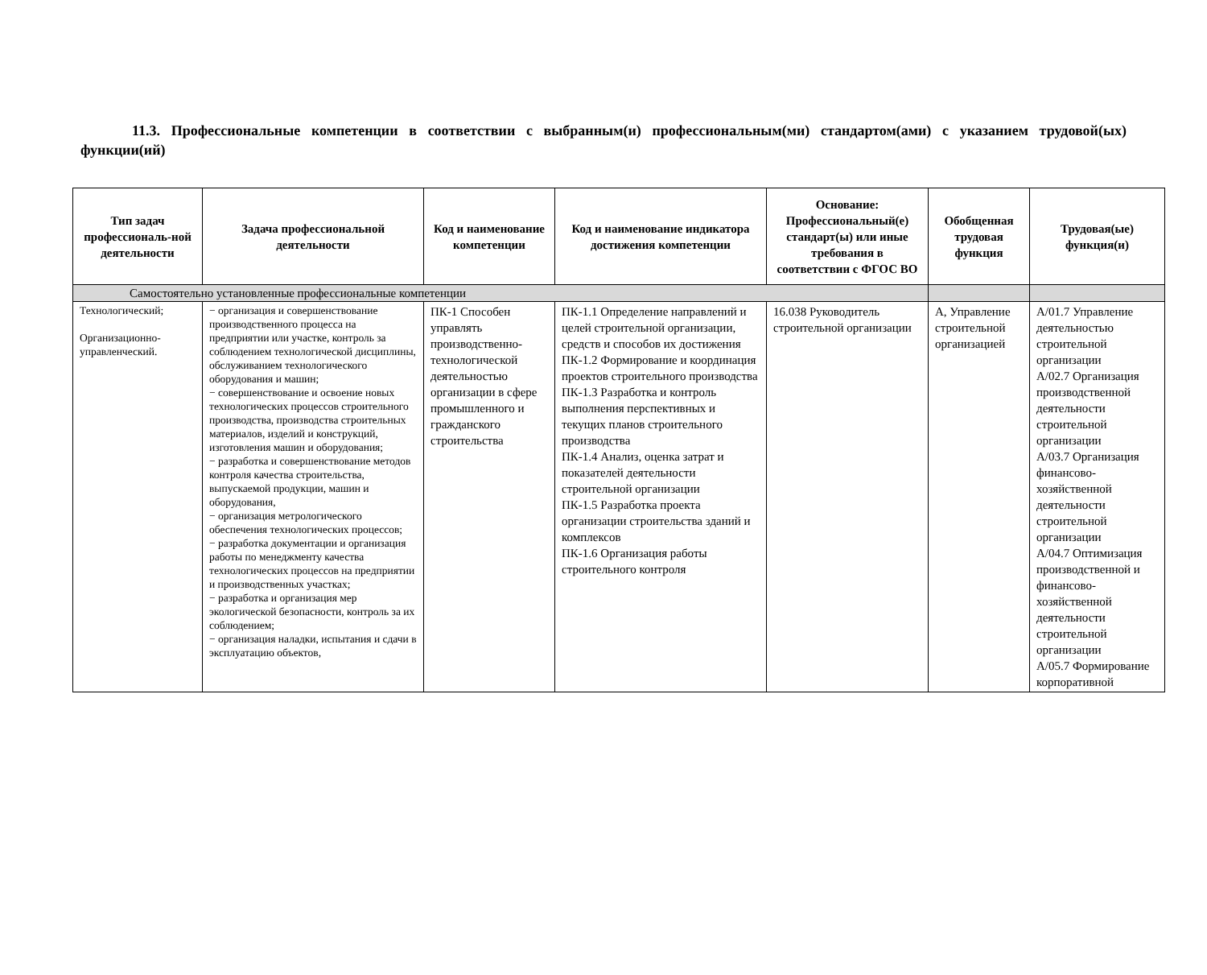11.3. Профессиональные компетенции в соответствии с выбранным(и) профессиональным(ми) стандартом(ами) с указанием трудовой(ых) функции(ий)
| Тип задач профессиональ-ной деятельности | Задача профессиональной деятельности | Код и наименование компетенции | Код и наименование индикатора достижения компетенции | Основание: Профессиональный(е) стандарт(ы) или иные требования в соответствии с ФГОС ВО | Обобщенная трудовая функция | Трудовая(ые) функция(и) |
| --- | --- | --- | --- | --- | --- | --- |
| Самостоятельно установленные профессиональные компетенции | | | | | | |
| Технологический; Организационно-управленческий. | − организация и совершенствование производственного процесса на предприятии или участке, контроль за соблюдением технологической дисциплины, обслуживанием технологического оборудования и машин; − совершенствование и освоение новых технологических процессов строительного производства, производства строительных материалов, изделий и конструкций, изготовления машин и оборудования; − разработка и совершенствование методов контроля качества строительства, выпускаемой продукции, машин и оборудования, − организация метрологического обеспечения технологических процессов; − разработка документации и организация работы по менеджменту качества технологических процессов на предприятии и производственных участках; − разработка и организация мер экологической безопасности, контроль за их соблюдением; − организация наладки, испытания и сдачи в эксплуатацию объектов, | ПК-1 Способен управлять производственно-технологической деятельностью организации в сфере промышленного и гражданского строительства | ПК-1.1 Определение направлений и целей строительной организации, средств и способов их достижения ПК-1.2 Формирование и координация проектов строительного производства ПК-1.3 Разработка и контроль выполнения перспективных и текущих планов строительного производства ПК-1.4 Анализ, оценка затрат и показателей деятельности строительной организации ПК-1.5 Разработка проекта организации строительства зданий и комплексов ПК-1.6 Организация работы строительного контроля | 16.038 Руководитель строительной организации | А, Управление строительной организацией | А/01.7 Управление деятельностью строительной организации А/02.7 Организация производственной деятельности строительной организации А/03.7 Организация финансово-хозяйственной деятельности строительной организации А/04.7 Оптимизация производственной и финансово-хозяйственной деятельности строительной организации А/05.7 Формирование корпоративной |